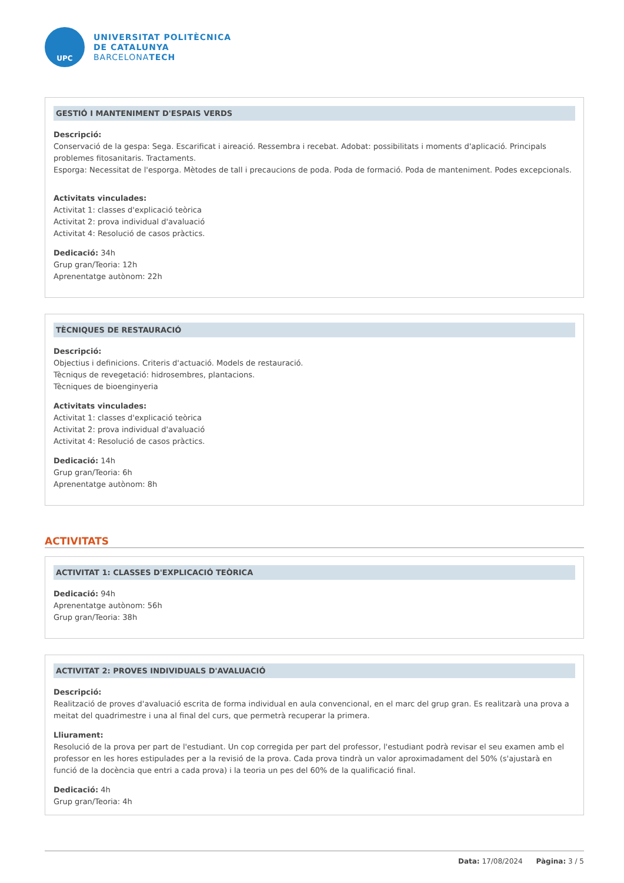UPC
UNIVERSITAT POLITÈCNICA
DE CATALUNYA
BARCELONATECH
GESTIÓ I MANTENIMENT D'ESPAIS VERDS
Descripció:
Conservació de la gespa: Sega. Escarificat i aireació. Ressembra i recebat. Adobat: possibilitats i moments d'aplicació. Principals problemes fitosanitaris. Tractaments.
Esporga: Necessitat de l'esporga. Mètodes de tall i precaucions de poda. Poda de formació. Poda de manteniment. Podes excepcionals.
Activitats vinculades:
Activitat 1: classes d'explicació teòrica
Activitat 2: prova individual d'avaluació
Activitat 4: Resolució de casos pràctics.
Dedicació: 34h
Grup gran/Teoria: 12h
Aprenentatge autònom: 22h
TÈCNIQUES DE RESTAURACIÓ
Descripció:
Objectius i definicions. Criteris d'actuació. Models de restauració.
Tècniqus de revegetació: hidrosembres, plantacions.
Tècniques de bioenginyeria
Activitats vinculades:
Activitat 1: classes d'explicació teòrica
Activitat 2: prova individual d'avaluació
Activitat 4: Resolució de casos pràctics.
Dedicació: 14h
Grup gran/Teoria: 6h
Aprenentatge autònom: 8h
ACTIVITATS
ACTIVITAT 1: CLASSES D'EXPLICACIÓ TEÒRICA
Dedicació: 94h
Aprenentatge autònom: 56h
Grup gran/Teoria: 38h
ACTIVITAT 2: PROVES INDIVIDUALS D'AVALUACIÓ
Descripció:
Realització de proves d'avaluació escrita de forma individual en aula convencional, en el marc del grup gran. Es realitzarà una prova a meitat del quadrimestre i una al final del curs, que permetrà recuperar la primera.
Lliurament:
Resolució de la prova per part de l'estudiant. Un cop corregida per part del professor, l'estudiant podrà revisar el seu examen amb el professor en les hores estipulades per a la revisió de la prova. Cada prova tindrà un valor aproximadament del 50% (s'ajustarà en funció de la docència que entri a cada prova) i la teoria un pes del 60% de la qualificació final.
Dedicació: 4h
Grup gran/Teoria: 4h
Data: 17/08/2024 Pàgina: 3 / 5